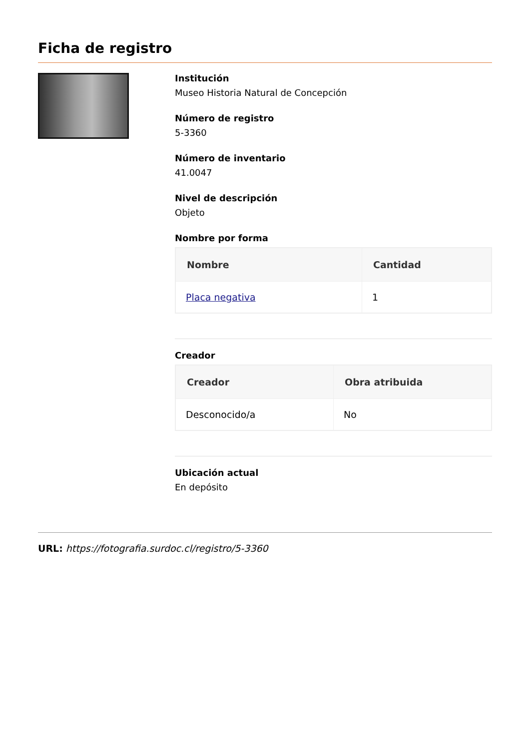Ficha de registro
Institución
Museo Historia Natural de Concepción
Número de registro
5-3360
Número de inventario
41.0047
Nivel de descripción
Objeto
Nombre por forma
| Nombre | Cantidad |
| --- | --- |
| Placa negativa | 1 |
Creador
| Creador | Obra atribuida |
| --- | --- |
| Desconocido/a | No |
Ubicación actual
En depósito
URL: https://fotografia.surdoc.cl/registro/5-3360